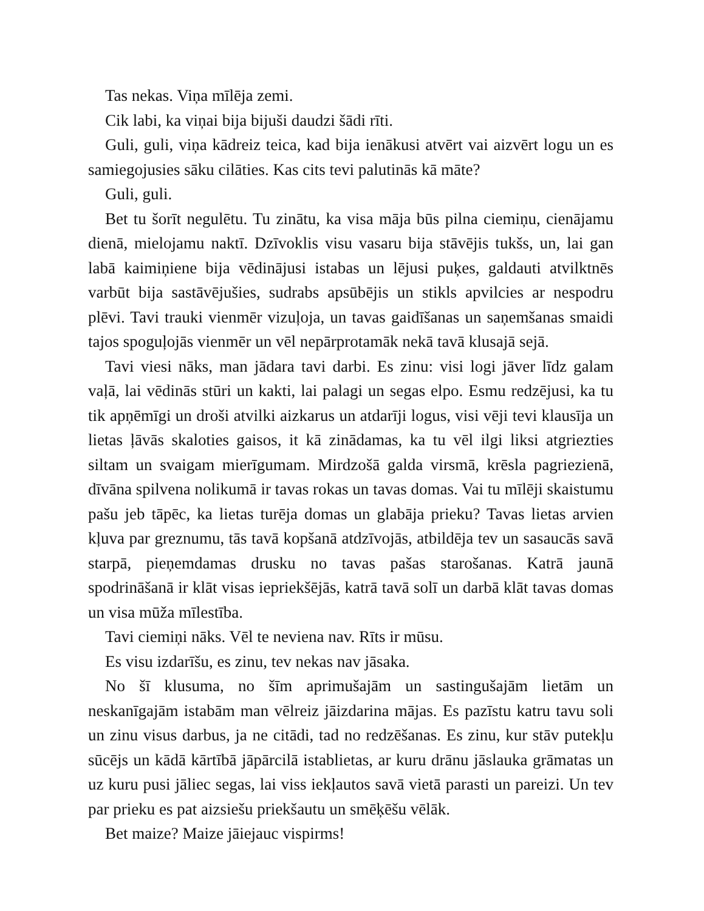Tas nekas. Viņa mīlēja zemi.
Cik labi, ka viņai bija bijuši daudzi šādi rīti.
Guli, guli, viņa kādreiz teica, kad bija ienākusi atvērt vai aizvērt logu un es samiegojusies sāku cilāties. Kas cits tevi palutinās kā māte?
Guli, guli.
Bet tu šorīt negulētu. Tu zinātu, ka visa māja būs pilna ciemiņu, cienājamu dienā, mielojamu naktī. Dzīvoklis visu vasaru bija stāvējis tukšs, un, lai gan labā kaimiņiene bija vēdinājusi istabas un lējusi puķes, galdauti atvilktnēs varbūt bija sastāvējušies, sudrabs apsūbējis un stikls apvilcies ar nespodru plēvi. Tavi trauki vienmēr vizuļoja, un tavas gaidīšanas un saņemšanas smaidi tajos spoguļojās vienmēr un vēl nepārprotamāk nekā tavā klusajā sejā.
Tavi viesi nāks, man jādara tavi darbi. Es zinu: visi logi jāver līdz galam vaļā, lai vēdinās stūri un kakti, lai palagi un segas elpo. Esmu redzējusi, ka tu tik apņēmīgi un droši atvilki aizkarus un atdarīji logus, visi vēji tevi klausīja un lietas ļāvās skaloties gaisos, it kā zinādamas, ka tu vēl ilgi liksi atgriezties siltam un svaigam mierīgumam. Mirdzošā galda virsmā, krēsla pagriezienā, dīvāna spilvena nolikumā ir tavas rokas un tavas domas. Vai tu mīlēji skaistumu pašu jeb tāpēc, ka lietas turēja domas un glabāja prieku? Tavas lietas arvien kļuva par greznumu, tās tavā kopšanā atdzīvojās, atbildēja tev un sasaucās savā starpā, pieņemdamas drusku no tavas pašas starošanas. Katrā jaunā spodrināšanā ir klāt visas iepriekšējās, katrā tavā solī un darbā klāt tavas domas un visa mūža mīlestība.
Tavi ciemiņi nāks. Vēl te neviena nav. Rīts ir mūsu.
Es visu izdarīšu, es zinu, tev nekas nav jāsaka.
No šī klusuma, no šīm aprimušajām un sastingušajām lietām un neskanīgajām istabām man vēlreiz jāizdarina mājas. Es pazīstu katru tavu soli un zinu visus darbus, ja ne citādi, tad no redzēšanas. Es zinu, kur stāv putekļu sūcējs un kādā kārtībā jāpārcilā istablietas, ar kuru drānu jāslauka grāmatas un uz kuru pusi jāliec segas, lai viss iekļautos savā vietā parasti un pareizi. Un tev par prieku es pat aizsiešu priekšautu un smēķēšu vēlāk.
Bet maize? Maize jāiejauc vispirms!